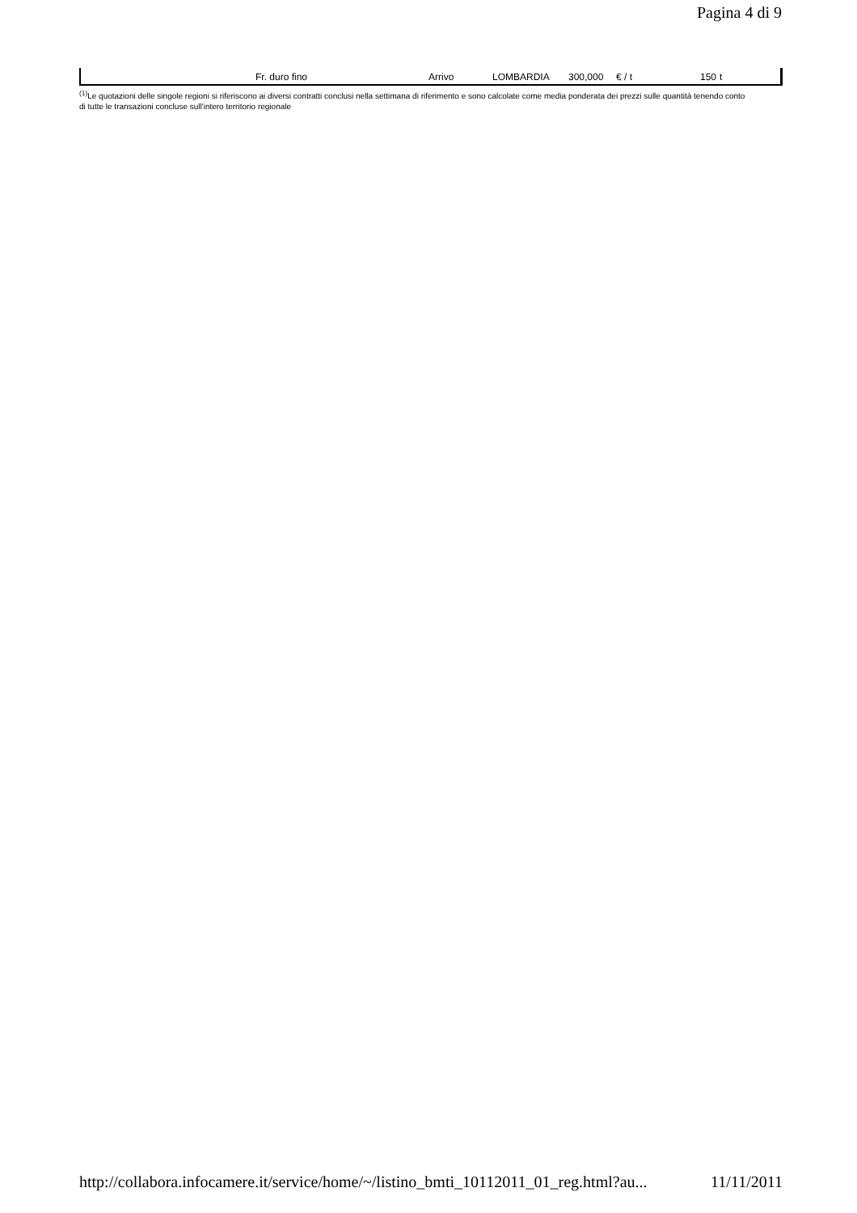Pagina 4 di 9
| | Fr. duro fino | Arrivo | LOMBARDIA | 300,000 | € / t | 150 | t |
<sup>(1)</sup> Le quotazioni delle singole regioni si riferiscono ai diversi contratti conclusi nella settimana di riferimento e sono calcolate come media ponderata dei prezzi sulle quantità tenendo conto di tutte le transazioni concluse sull'intero territorio regionale
http://collabora.infocamere.it/service/home/~/listino_bmti_10112011_01_reg.html?au... 11/11/2011